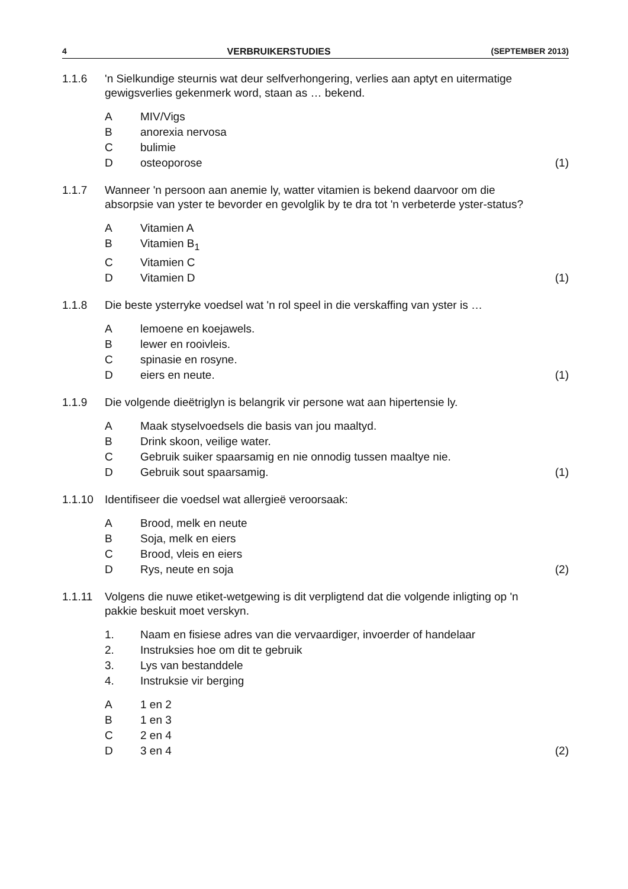4 VERBRUIKERSTUDIES (SEPTEMBER 2013)
1.1.6
'n Sielkundige steurnis wat deur selfverhongering, verlies aan aptyt en uitermatige gewigsverlies gekenmerk word, staan as … bekend.
A
MIV/Vigs
B
anorexia nervosa
C
bulimie
D
osteoporose
(1)
1.1.7
Wanneer 'n persoon aan anemie ly, watter vitamien is bekend daarvoor om die absorpsie van yster te bevorder en gevolglik by te dra tot 'n verbeterde yster-status?
A
Vitamien A
B
Vitamien B<sub>1</sub>
C
Vitamien C
D
Vitamien D
(1)
1.1.8
Die beste ysterryke voedsel wat 'n rol speel in die verskaffing van yster is …
A
lemoene en koejawels.
B
lewer en rooivleis.
C
spinasie en rosyne.
D
eiers en neute.
(1)
1.1.9
Die volgende dieëtriglyn is belangrik vir persone wat aan hipertensie ly.
A
Maak styselvoedsels die basis van jou maaltyd.
B
Drink skoon, veilige water.
C
Gebruik suiker spaarsamig en nie onnodig tussen maaltye nie.
D
Gebruik sout spaarsamig.
(1)
1.1.10
Identifiseer die voedsel wat allergieë veroorsaak:
A
Brood, melk en neute
B
Soja, melk en eiers
C
Brood, vleis en eiers
D
Rys, neute en soja
(2)
1.1.11
Volgens die nuwe etiket-wetgewing is dit verpligtend dat die volgende inligting op 'n pakkie beskuit moet verskyn.
1.
Naam en fisiese adres van die vervaardiger, invoerder of handelaar
2.
Instruksies hoe om dit te gebruik
3.
Lys van bestanddele
4.
Instruksie vir berging
A
1 en 2
B
1 en 3
C
2 en 4
D
3 en 4
(2)